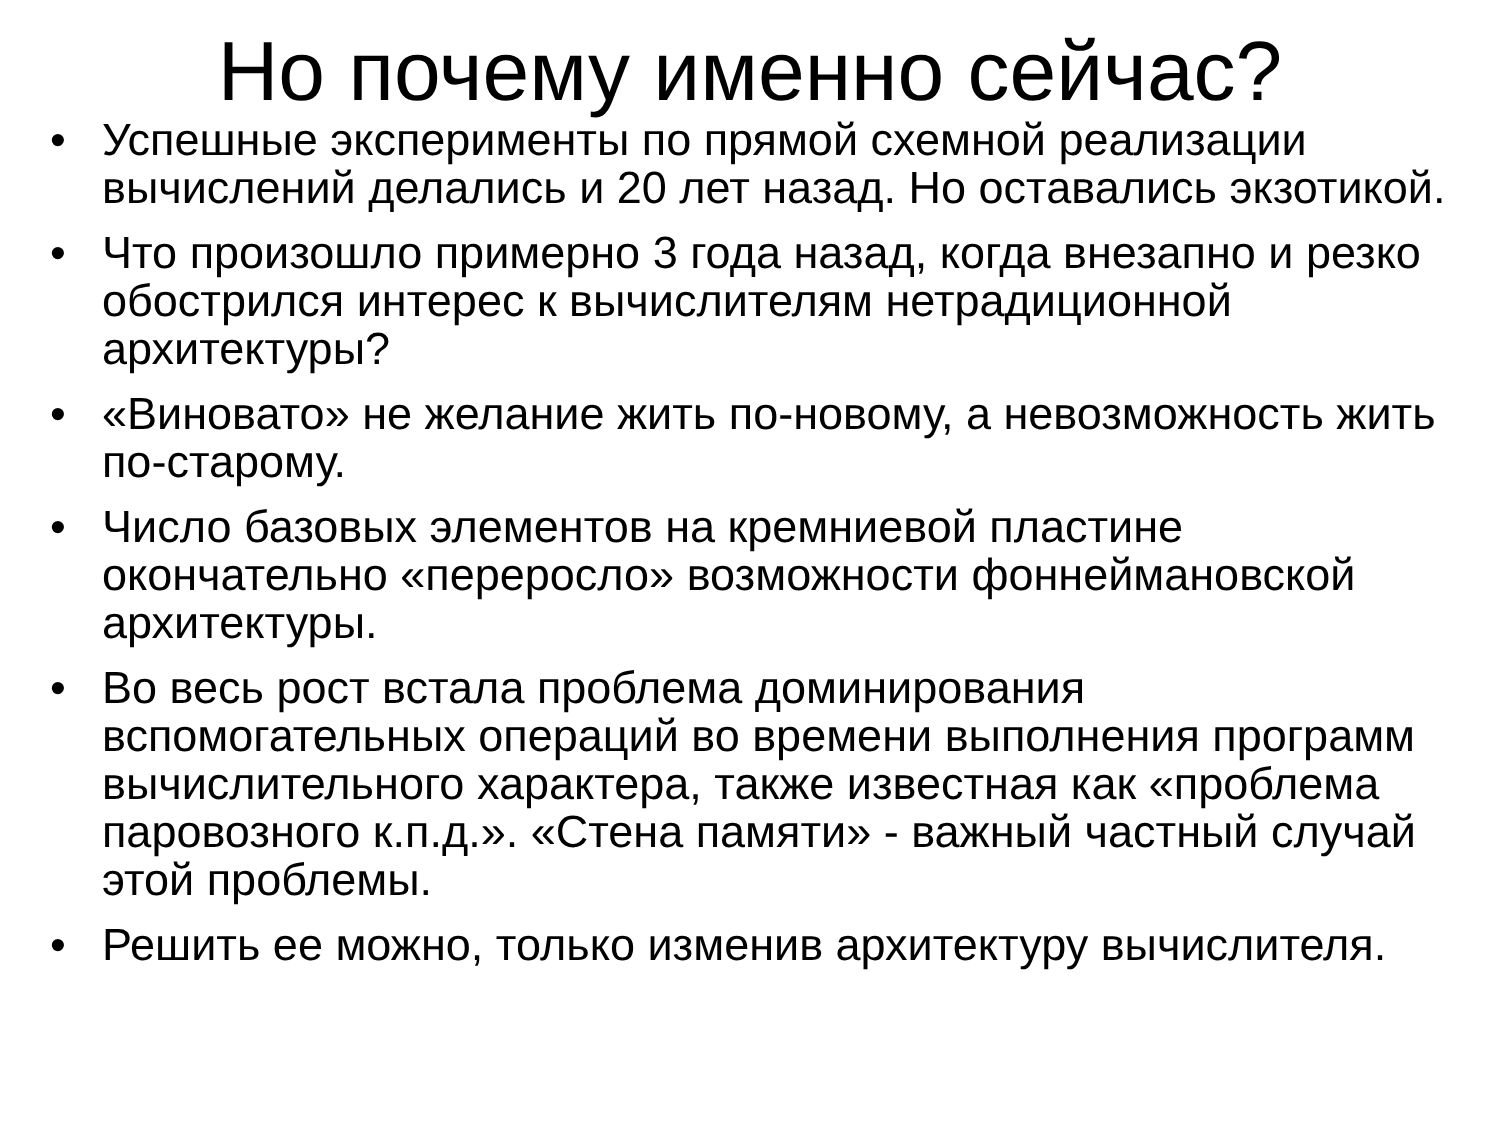Но почему именно сейчас?
• Успешные эксперименты по прямой схемной реализации вычислений делались и 20 лет назад. Но оставались экзотикой.
• Что произошло примерно 3 года назад, когда внезапно и резко обострился интерес к вычислителям нетрадиционной архитектуры?
• «Виновато» не желание жить по-новому, а невозможность жить по-старому.
• Число базовых элементов на кремниевой пластине окончательно «переросло» возможности фоннеймановской архитектуры.
• Во весь рост встала проблема доминирования вспомогательных операций во времени выполнения программ вычислительного характера, также известная как «проблема паровозного к.п.д.». «Стена памяти» - важный частный случай этой проблемы.
• Решить ее можно, только изменив архитектуру вычислителя.